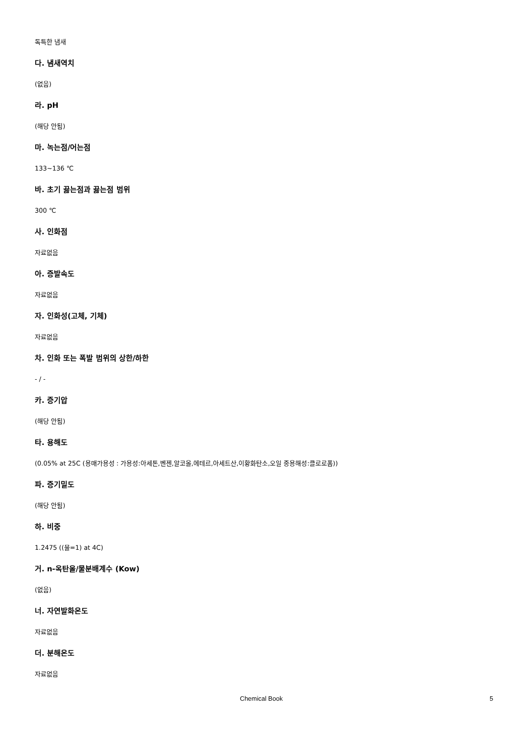독특한 냄새
다. 냄새역치
(없음)
라. pH
(해당 안됨)
마. 녹는점/어는점
133~136 ℃
바. 초기 끓는점과 끓는점 범위
300 ℃
사. 인화점
자료없음
아. 증발속도
자료없음
자. 인화성(고체, 기체)
자료없음
차. 인화 또는 폭발 범위의 상한/하한
- / -
카. 증기압
(해당 안됨)
타. 용해도
(0.05% at 25C (용매가용성 : 가용성:아세톤,벤젠,알코올,에테르,아세트산,이황화탄소,오일 중용해성:클로로폼))
파. 증기밀도
(해당 안됨)
하. 비중
1.2475 ((물=1) at 4C)
거. n-옥탄올/물분배계수 (Kow)
(없음)
너. 자연발화온도
자료없음
더. 분해온도
자료없음
Chemical Book 5